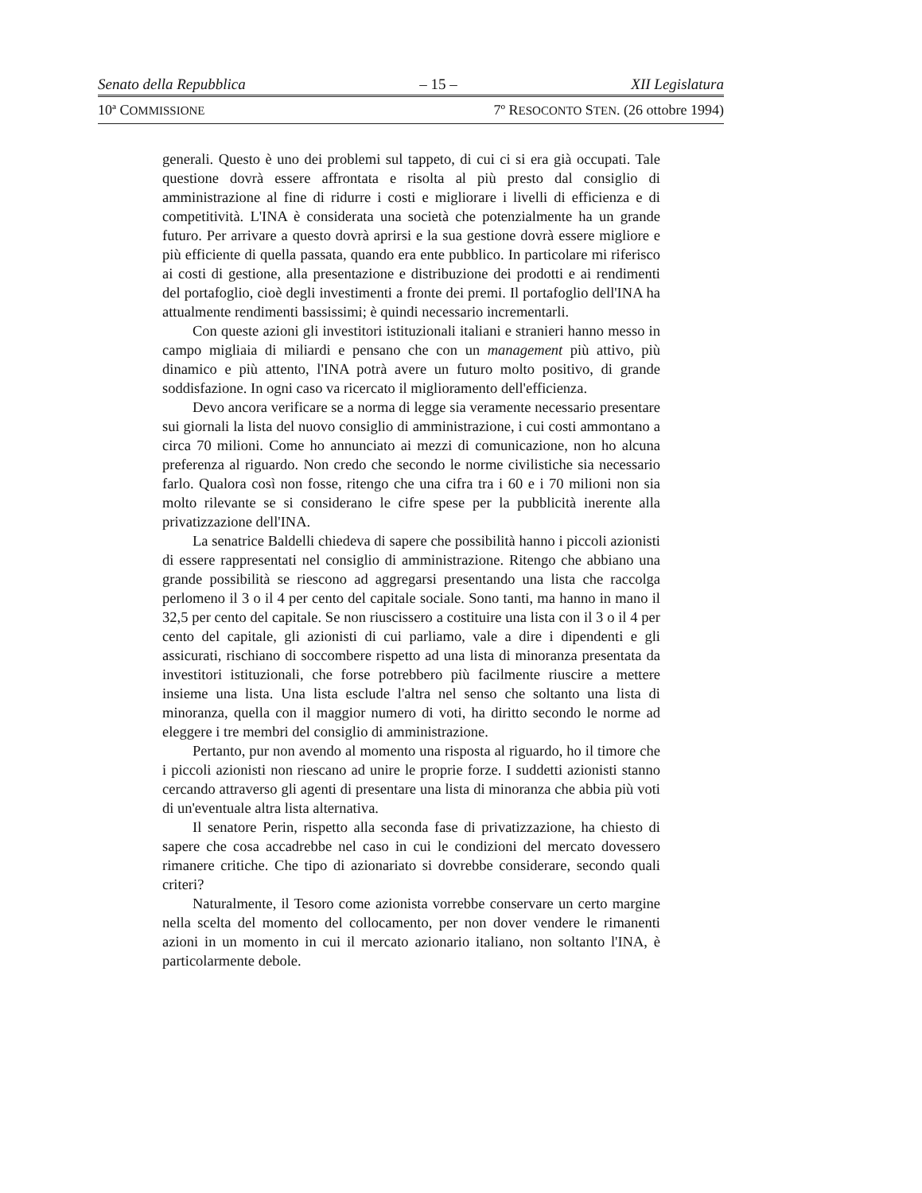Senato della Repubblica – 15 – XII Legislatura
10ª COMMISSIONE 7º RESOCONTO STEN. (26 ottobre 1994)
generali. Questo è uno dei problemi sul tappeto, di cui ci si era già occupati. Tale questione dovrà essere affrontata e risolta al più presto dal consiglio di amministrazione al fine di ridurre i costi e migliorare i livelli di efficienza e di competitività. L'INA è considerata una società che potenzialmente ha un grande futuro. Per arrivare a questo dovrà aprirsi e la sua gestione dovrà essere migliore e più efficiente di quella passata, quando era ente pubblico. In particolare mi riferisco ai costi di gestione, alla presentazione e distribuzione dei prodotti e ai rendimenti del portafoglio, cioè degli investimenti a fronte dei premi. Il portafoglio dell'INA ha attualmente rendimenti bassissimi; è quindi necessario incrementarli.
Con queste azioni gli investitori istituzionali italiani e stranieri hanno messo in campo migliaia di miliardi e pensano che con un management più attivo, più dinamico e più attento, l'INA potrà avere un futuro molto positivo, di grande soddisfazione. In ogni caso va ricercato il miglioramento dell'efficienza.
Devo ancora verificare se a norma di legge sia veramente necessario presentare sui giornali la lista del nuovo consiglio di amministrazione, i cui costi ammontano a circa 70 milioni. Come ho annunciato ai mezzi di comunicazione, non ho alcuna preferenza al riguardo. Non credo che secondo le norme civilistiche sia necessario farlo. Qualora così non fosse, ritengo che una cifra tra i 60 e i 70 milioni non sia molto rilevante se si considerano le cifre spese per la pubblicità inerente alla privatizzazione dell'INA.
La senatrice Baldelli chiedeva di sapere che possibilità hanno i piccoli azionisti di essere rappresentati nel consiglio di amministrazione. Ritengo che abbiano una grande possibilità se riescono ad aggregarsi presentando una lista che raccolga perlomeno il 3 o il 4 per cento del capitale sociale. Sono tanti, ma hanno in mano il 32,5 per cento del capitale. Se non riuscissero a costituire una lista con il 3 o il 4 per cento del capitale, gli azionisti di cui parliamo, vale a dire i dipendenti e gli assicurati, rischiano di soccombere rispetto ad una lista di minoranza presentata da investitori istituzionali, che forse potrebbero più facilmente riuscire a mettere insieme una lista. Una lista esclude l'altra nel senso che soltanto una lista di minoranza, quella con il maggior numero di voti, ha diritto secondo le norme ad eleggere i tre membri del consiglio di amministrazione.
Pertanto, pur non avendo al momento una risposta al riguardo, ho il timore che i piccoli azionisti non riescano ad unire le proprie forze. I suddetti azionisti stanno cercando attraverso gli agenti di presentare una lista di minoranza che abbia più voti di un'eventuale altra lista alternativa.
Il senatore Perin, rispetto alla seconda fase di privatizzazione, ha chiesto di sapere che cosa accadrebbe nel caso in cui le condizioni del mercato dovessero rimanere critiche. Che tipo di azionariato si dovrebbe considerare, secondo quali criteri?
Naturalmente, il Tesoro come azionista vorrebbe conservare un certo margine nella scelta del momento del collocamento, per non dover vendere le rimanenti azioni in un momento in cui il mercato azionario italiano, non soltanto l'INA, è particolarmente debole.